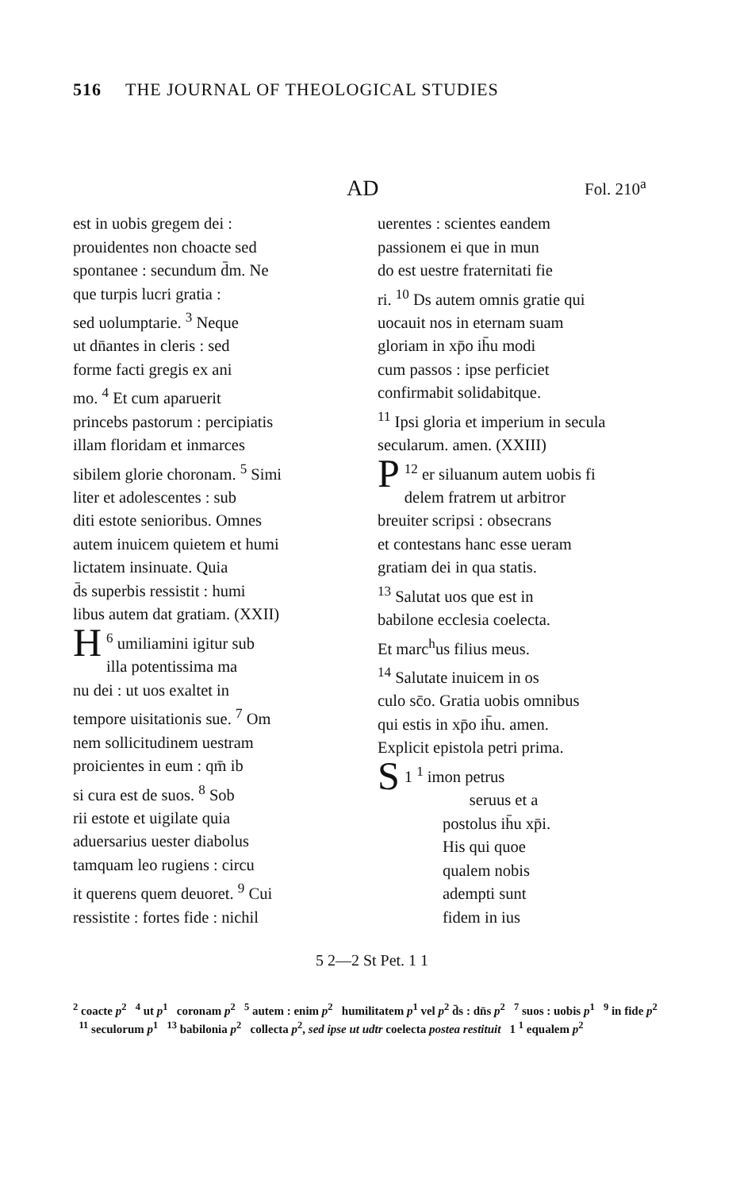516 THE JOURNAL OF THEOLOGICAL STUDIES
AD
Fol. 210<sup>a</sup>
est in uobis gregem dei :
prouidentes non choacte sed
spontanee : secundum d̄m. Ne
que turpis lucri gratia :
sed uolumptarie. <sup>3</sup> Neque
ut dn̄antes in cleris : sed
forme facti gregis ex ani
mo. <sup>4</sup> Et cum aparuerit
princebs pastorum : percipiatis
illam floridam et inmarces
sibilem glorie choronam. <sup>5</sup> Simi
liter et adolescentes : sub
diti estote senioribus. Omnes
autem inuicem quietem et humi
lictatem insinuate. Quia
d̄s superbis ressistit : humi
libus autem dat gratiam. (XXII)
<sup>6</sup> H umiliamini igitur sub
illa potentissima ma
nu dei : ut uos exaltet in
tempore uisitationis sue. <sup>7</sup> Om
nem sollicitudinem uestram
proicientes in eum : qm̄ ib
si cura est de suos. <sup>8</sup> Sob
rii estote et uigilate quia
aduersarius uester diabolus
tamquam leo rugiens : circu
it querens quem deuoret. <sup>9</sup> Cui
ressistite : fortes fide : nichil
uerentes : scientes eandem
passionem ei que in mun
do est uestre fraternitati fie
ri. <sup>10</sup> Ds autem omnis gratie qui
uocauit nos in eternam suam
gloriam in xp̄o ih̄u modi
cum passos : ipse perficiet
confirmabit solidabitque.
<sup>11</sup> Ipsi gloria et imperium in secula
secularum. amen. (XXIII)
<sup>12</sup> P er siluanum autem uobis fi
delem fratrem ut arbitror
breuiter scripsi : obsecrans
et contestans hanc esse ueram
gratiam dei in qua statis.
<sup>13</sup> Salutat uos que est in
babilone ecclesia coelecta.
Et marc<sup>h</sup>us filius meus.
<sup>14</sup> Salutate inuicem in os
culo sc̄o. Gratia uobis omnibus
qui estis in xp̄o ih̄u. amen.
Explicit epistola petri prima.
1 <sup>1</sup> S imon petrus
seruus et a
postolus ih̄u xp̄i.
His qui quoe
qualem nobis
adempti sunt
fidem in ius
5 2—2 St Pet. 1 1
<sup>2</sup> coacte p<sup>2</sup> <sup>4</sup> ut p<sup>1</sup> coronam p<sup>2</sup> <sup>5</sup> autem : enim p<sup>2</sup> humilitatem p<sup>1</sup> vel p<sup>2</sup> d̄s : dn̄s p<sup>2</sup> <sup>7</sup> suos : uobis p<sup>1</sup> <sup>9</sup> in fide p<sup>2</sup> <sup>11</sup> seculorum p<sup>1</sup> <sup>13</sup> babilonia p<sup>2</sup> collecta p<sup>2</sup>, sed ipse ut udtr coelecta postea restituit 1 <sup>1</sup> equalem p<sup>2</sup>